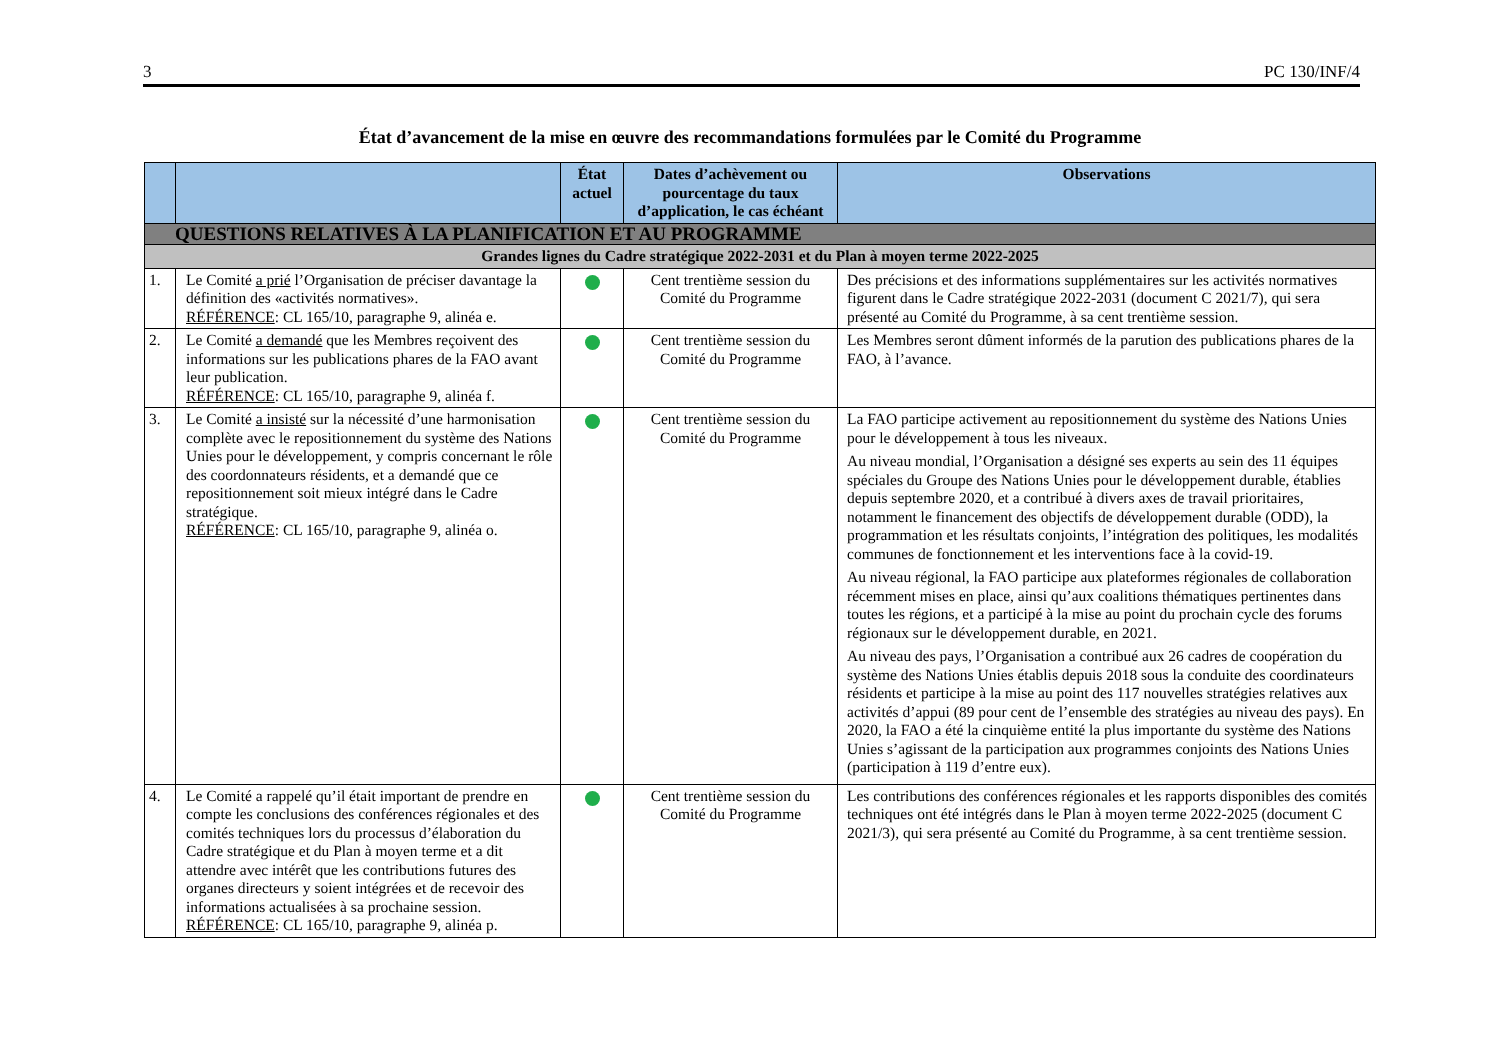3 PC 130/INF/4
État d’avancement de la mise en œuvre des recommandations formulées par le Comité du Programme
| | | État actuel | Dates d’achèvement ou pourcentage du taux d’application, le cas échéant | Observations |
| --- | --- | --- | --- | --- |
| QUESTIONS RELATIVES À LA PLANIFICATION ET AU PROGRAMME | | | | |
| Grandes lignes du Cadre stratégique 2022-2031 et du Plan à moyen terme 2022-2025 | | | | |
| 1. | Le Comité a prié l’Organisation de préciser davantage la définition des «activités normatives». RÉFÉRENCE : CL 165/10, paragraphe 9, alinéa e. | | Cent trentième session du Comité du Programme | Des précisions et des informations supplémentaires sur les activités normatives figurent dans le Cadre stratégique 2022-2031 (document C 2021/7), qui sera présenté au Comité du Programme, à sa cent trentième session. |
| 2. | Le Comité a demandé que les Membres reçoivent des informations sur les publications phares de la FAO avant leur publication. RÉFÉRENCE : CL 165/10, paragraphe 9, alinéa f. | | Cent trentième session du Comité du Programme | Les Membres seront dûment informés de la parution des publications phares de la FAO, à l’avance. |
| 3. | Le Comité a insisté sur la nécessité d’une harmonisation complète avec le repositionnement du système des Nations Unies pour le développement, y compris concernant le rôle des coordonnateurs résidents, et a demandé que ce repositionnement soit mieux intégré dans le Cadre stratégique. RÉFÉRENCE : CL 165/10, paragraphe 9, alinéa o. | | Cent trentième session du Comité du Programme | La FAO participe activement au repositionnement du système des Nations Unies pour le développement à tous les niveaux. Au niveau mondial, l’Organisation a désigné ses experts au sein des 11 équipes spéciales du Groupe des Nations Unies pour le développement durable, établies depuis septembre 2020, et a contribué à divers axes de travail prioritaires, notamment le financement des objectifs de développement durable (ODD), la programmation et les résultats conjoints, l’intégration des politiques, les modalités communes de fonctionnement et les interventions face à la covid-19. Au niveau régional, la FAO participe aux plateformes régionales de collaboration récemment mises en place, ainsi qu’aux coalitions thématiques pertinentes dans toutes les régions, et a participé à la mise au point du prochain cycle des forums régionaux sur le développement durable, en 2021. Au niveau des pays, l’Organisation a contribué aux 26 cadres de coopération du système des Nations Unies établis depuis 2018 sous la conduite des coordinateurs résidents et participe à la mise au point des 117 nouvelles stratégies relatives aux activités d’appui (89 pour cent de l’ensemble des stratégies au niveau des pays). En 2020, la FAO a été la cinquième entité la plus importante du système des Nations Unies s’agissant de la participation aux programmes conjoints des Nations Unies (participation à 119 d’entre eux). |
| 4. | Le Comité a rappelé qu’il était important de prendre en compte les conclusions des conférences régionales et des comités techniques lors du processus d’élaboration du Cadre stratégique et du Plan à moyen terme et a dit attendre avec intérêt que les contributions futures des organes directeurs y soient intégrées et de recevoir des informations actualisées à sa prochaine session. RÉFÉRENCE : CL 165/10, paragraphe 9, alinéa p. | | Cent trentième session du Comité du Programme | Les contributions des conférences régionales et les rapports disponibles des comités techniques ont été intégrés dans le Plan à moyen terme 2022-2025 (document C 2021/3), qui sera présenté au Comité du Programme, à sa cent trentième session. |